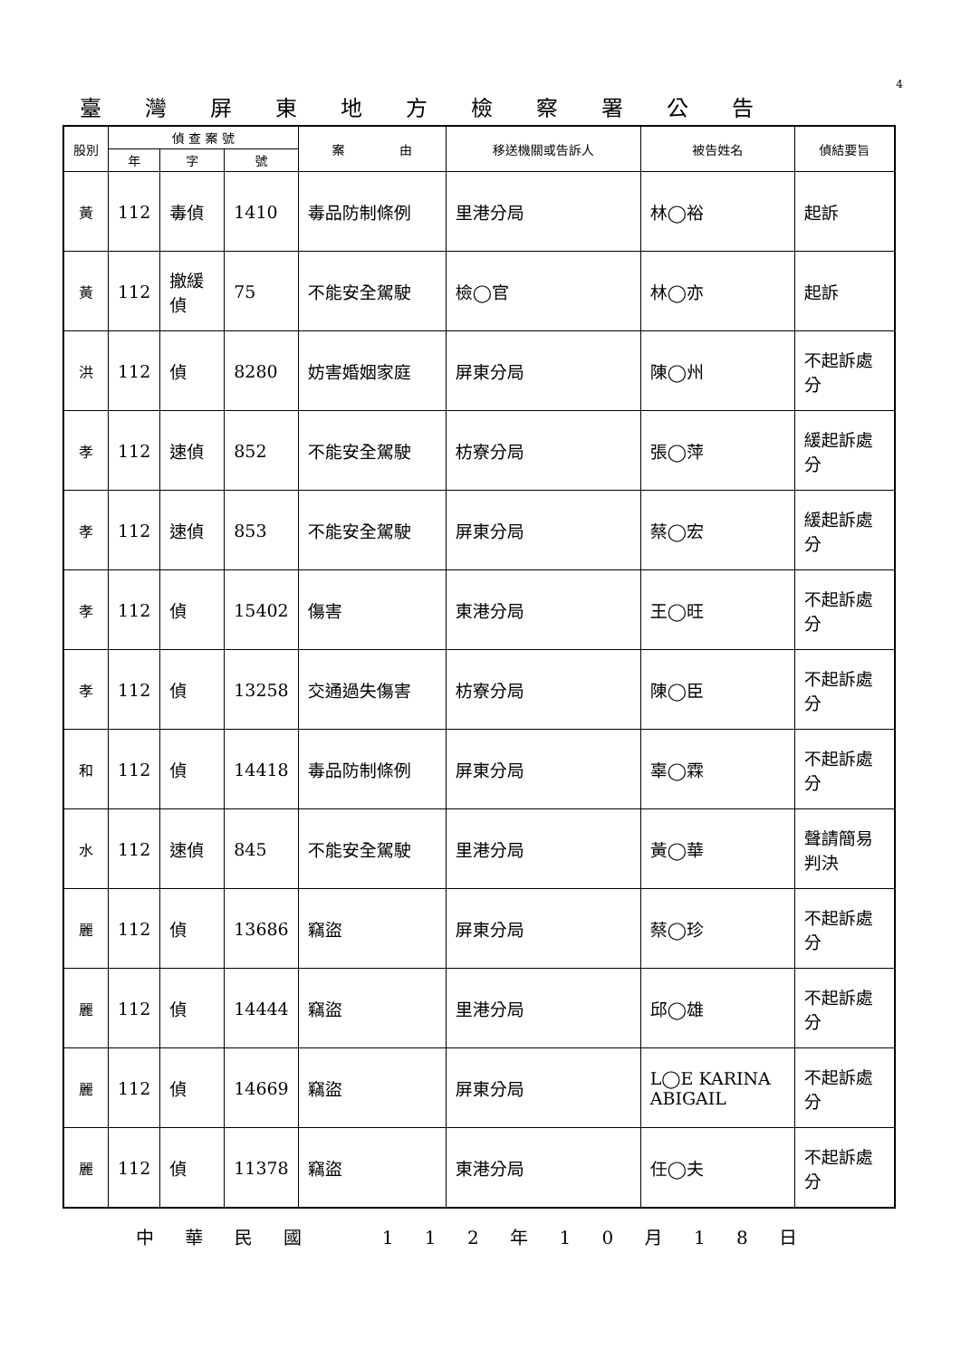4
臺灣屏東地方檢察署公告
| 股別 | 偵 查 案 號 | | | 案 由 | 移送機關或告訴人 | 被告姓名 | 偵結要旨 |
| --- | --- | --- | --- | --- | --- | --- | --- |
| | 年 | 字 | 號 | | | | |
| 黃 | 112 | 毒偵 | 1410 | 毒品防制條例 | 里港分局 | 林◯裕 | 起訴 |
| 黃 | 112 | 撤緩偵 | 75 | 不能安全駕駛 | 檢◯官 | 林◯亦 | 起訴 |
| 洪 | 112 | 偵 | 8280 | 妨害婚姻家庭 | 屏東分局 | 陳◯州 | 不起訴處分 |
| 孝 | 112 | 速偵 | 852 | 不能安全駕駛 | 枋寮分局 | 張◯萍 | 緩起訴處分 |
| 孝 | 112 | 速偵 | 853 | 不能安全駕駛 | 屏東分局 | 蔡◯宏 | 緩起訴處分 |
| 孝 | 112 | 偵 | 15402 | 傷害 | 東港分局 | 王◯旺 | 不起訴處分 |
| 孝 | 112 | 偵 | 13258 | 交通過失傷害 | 枋寮分局 | 陳◯臣 | 不起訴處分 |
| 和 | 112 | 偵 | 14418 | 毒品防制條例 | 屏東分局 | 辜◯霖 | 不起訴處分 |
| 水 | 112 | 速偵 | 845 | 不能安全駕駛 | 里港分局 | 黃◯華 | 聲請簡易判決 |
| 麗 | 112 | 偵 | 13686 | 竊盜 | 屏東分局 | 蔡◯珍 | 不起訴處分 |
| 麗 | 112 | 偵 | 14444 | 竊盜 | 里港分局 | 邱◯雄 | 不起訴處分 |
| 麗 | 112 | 偵 | 14669 | 竊盜 | 屏東分局 | L◯E KARINA ABIGAIL | 不起訴處分 |
| 麗 | 112 | 偵 | 11378 | 竊盜 | 東港分局 | 任◯夫 | 不起訴處分 |
中 華 民 國 　 1 1 2 年 1 0 月 1 8 日